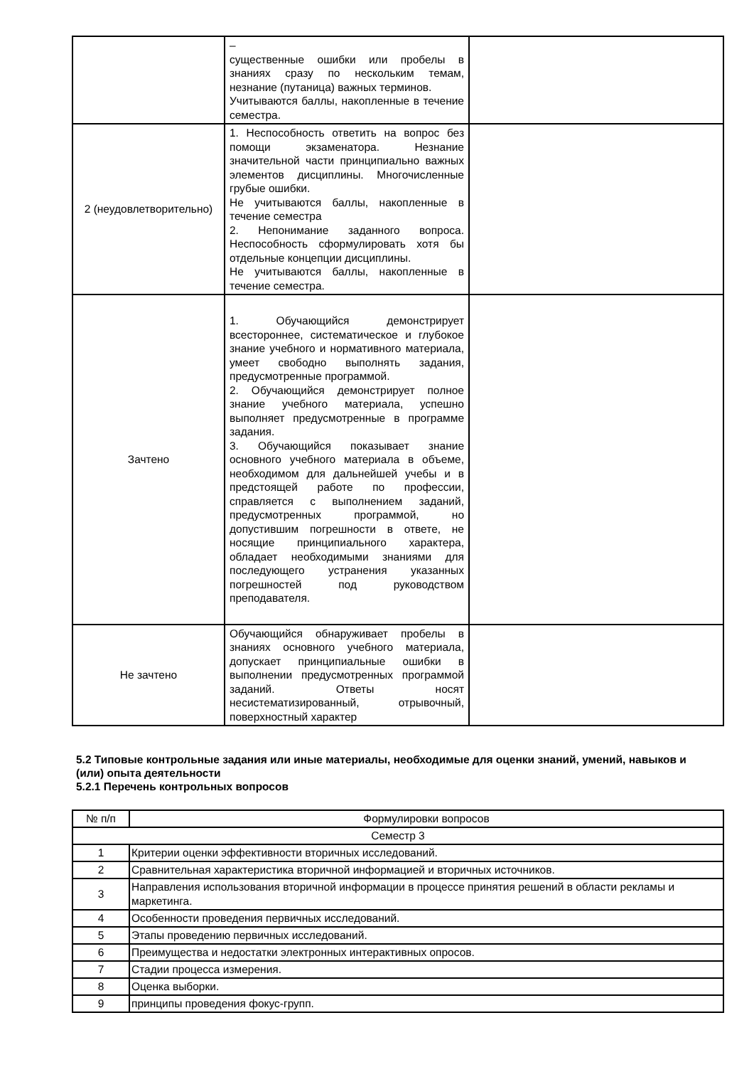| | – существенные ошибки или пробелы в знаниях сразу по нескольким темам, незнание (путаница) важных терминов. Учитываются баллы, накопленные в течение семестра. | |
| 2 (неудовлетворительно) | 1. Неспособность ответить на вопрос без помощи экзаменатора. Незнание значительной части принципиально важных элементов дисциплины. Многочисленные грубые ошибки. Не учитываются баллы, накопленные в течение семестра 2. Непонимание заданного вопроса. Неспособность сформулировать хотя бы отдельные концепции дисциплины. Не учитываются баллы, накопленные в течение семестра. | |
| Зачтено | 1. Обучающийся демонстрирует всестороннее, систематическое и глубокое знание учебного и нормативного материала, умеет свободно выполнять задания, предусмотренные программой. 2. Обучающийся демонстрирует полное знание учебного материала, успешно выполняет предусмотренные в программе задания. 3. Обучающийся показывает знание основного учебного материала в объеме, необходимом для дальнейшей учебы и в предстоящей работе по профессии, справляется с выполнением заданий, предусмотренных программой, но допустившим погрешности в ответе, не носящие принципиального характера, обладает необходимыми знаниями для последующего устранения указанных погрешностей под руководством преподавателя. | |
| Не зачтено | Обучающийся обнаруживает пробелы в знаниях основного учебного материала, допускает принципиальные ошибки в выполнении предусмотренных программой заданий. Ответы носят несистематизированный, отрывочный, поверхностный характер | |
5.2 Типовые контрольные задания или иные материалы, необходимые для оценки знаний, умений, навыков и (или) опыта деятельности
5.2.1 Перечень контрольных вопросов
| № п/п | Формулировки вопросов |
| --- | --- |
| Семестр 3 | |
| 1 | Критерии оценки эффективности вторичных исследований. |
| 2 | Сравнительная характеристика вторичной информацией и вторичных источников. |
| 3 | Направления использования вторичной информации в процессе принятия решений в области рекламы и маркетинга. |
| 4 | Особенности проведения первичных исследований. |
| 5 | Этапы проведению первичных исследований. |
| 6 | Преимущества и недостатки электронных интерактивных опросов. |
| 7 | Стадии процесса измерения. |
| 8 | Оценка выборки. |
| 9 | принципы проведения фокус-групп. |